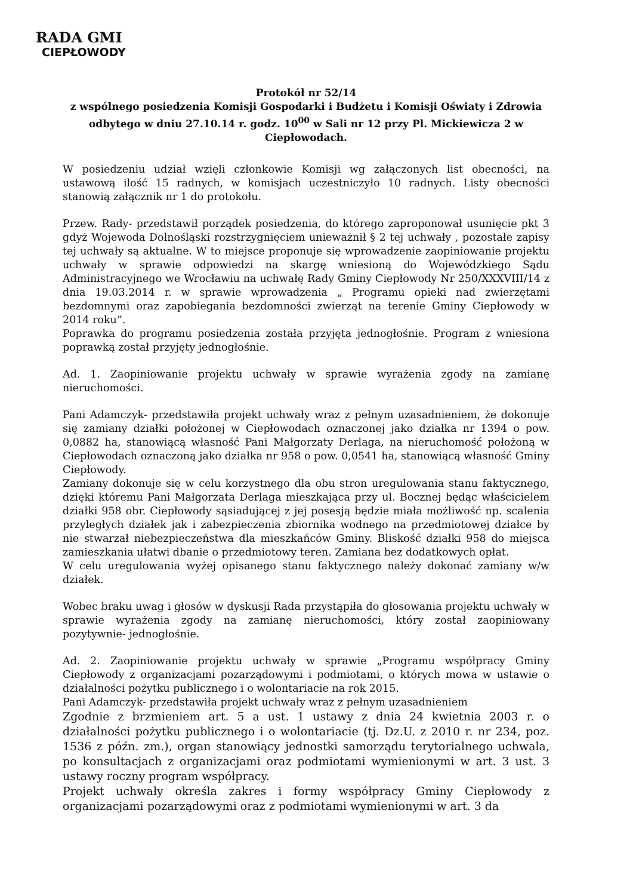RADA GMI
CIEPŁOWODY
Protokół nr 52/14
z wspólnego posiedzenia Komisji Gospodarki i Budżetu i Komisji Oświaty i Zdrowia odbytego w dniu 27.10.14 r. godz. 10<sup>00</sup> w Sali nr 12 przy Pl. Mickiewicza 2 w Ciepłowodach.
W posiedzeniu udział wzięli członkowie Komisji wg załączonych list obecności, na ustawową ilość 15 radnych, w komisjach uczestniczyło 10 radnych. Listy obecności stanowią załącznik nr 1 do protokołu.
Przew. Rady- przedstawił porządek posiedzenia, do którego zaproponował usunięcie pkt 3 gdyż Wojewoda Dolnośląski rozstrzygnięciem unieważnił § 2 tej uchwały , pozostałe zapisy tej uchwały są aktualne. W to miejsce proponuje się wprowadzenie zaopiniowanie projektu uchwały w sprawie odpowiedzi na skargę wniesioną do Wojewódzkiego Sądu Administracyjnego we Wrocławiu na uchwałę Rady Gminy Ciepłowody Nr 250/XXXVIII/14 z dnia 19.03.2014 r. w sprawie wprowadzenia „ Programu opieki nad zwierzętami bezdomnymi oraz zapobiegania bezdomności zwierząt na terenie Gminy Ciepłowody w 2014 roku”.
Poprawka do programu posiedzenia została przyjęta jednogłośnie. Program z wniesiona poprawką został przyjęty jednogłośnie.
Ad. 1. Zaopiniowanie projektu uchwały w sprawie wyrażenia zgody na zamianę nieruchomości.
Pani Adamczyk- przedstawiła projekt uchwały wraz z pełnym uzasadnieniem, że dokonuje się zamiany działki położonej w Ciepłowodach oznaczonej jako działka nr 1394 o pow. 0,0882 ha, stanowiącą własność Pani Małgorzaty Derlaga, na nieruchomość położoną w Ciepłowodach oznaczoną jako działka nr 958 o pow. 0,0541 ha, stanowiącą własność Gminy Ciepłowody.
Zamiany dokonuje się w celu korzystnego dla obu stron uregulowania stanu faktycznego, dzięki któremu Pani Małgorzata Derlaga mieszkająca przy ul. Bocznej będąc właścicielem działki 958 obr. Ciepłowody sąsiadującej z jej posesją będzie miała możliwość np. scalenia przyległych działek jak i zabezpieczenia zbiornika wodnego na przedmiotowej działce by nie stwarzał niebezpieczeństwa dla mieszkańców Gminy. Bliskość działki 958 do miejsca zamieszkania ułatwi dbanie o przedmiotowy teren. Zamiana bez dodatkowych opłat.
W celu uregulowania wyżej opisanego stanu faktycznego należy dokonać zamiany w/w działek.
Wobec braku uwag i głosów w dyskusji Rada przystąpiła do głosowania projektu uchwały w sprawie wyrażenia zgody na zamianę nieruchomości, który został zaopiniowany pozytywnie- jednogłośnie.
Ad. 2. Zaopiniowanie projektu uchwały w sprawie „Programu współpracy Gminy Ciepłowody z organizacjami pozarządowymi i podmiotami, o których mowa w ustawie o działalności pożytku publicznego i o wolontariacie na rok 2015.
Pani Adamczyk- przedstawiła projekt uchwały wraz z pełnym uzasadnieniem
Zgodnie z brzmieniem art. 5 a ust. 1 ustawy z dnia 24 kwietnia 2003 r. o działalności pożytku publicznego i o wolontariacie (tj. Dz.U. z 2010 r. nr 234, poz. 1536 z późn. zm.), organ stanowiący jednostki samorządu terytorialnego uchwala, po konsultacjach z organizacjami oraz podmiotami wymienionymi w art. 3 ust. 3 ustawy roczny program współpracy.
Projekt uchwały określa zakres i formy współpracy Gminy Ciepłowody z organizacjami pozarządowymi oraz z podmiotami wymienionymi w art. 3 da